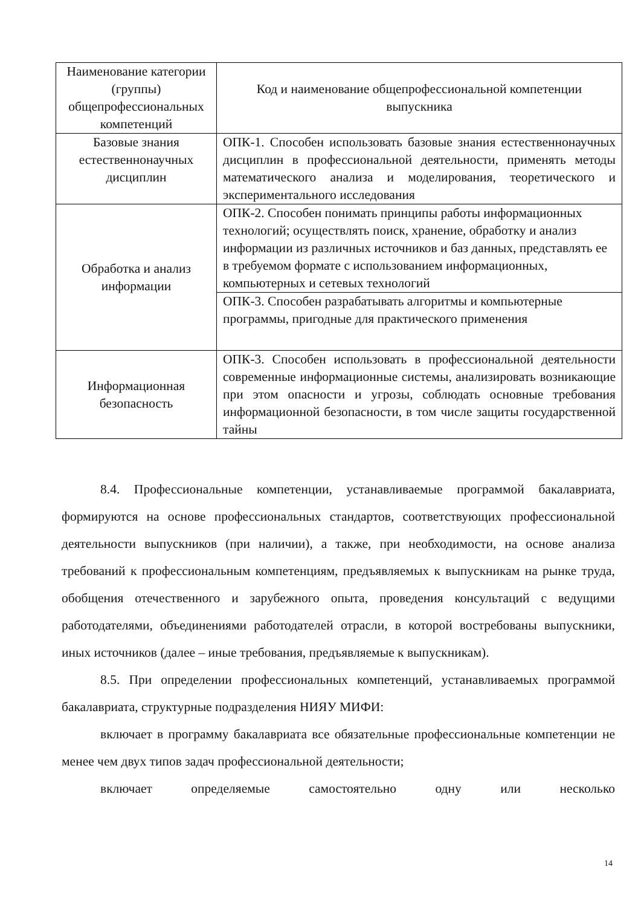| Наименование категории (группы) общепрофессиональных компетенций | Код и наименование общепрофессиональной компетенции выпускника |
| --- | --- |
| Базовые знания естественнонаучных дисциплин | ОПК-1. Способен использовать базовые знания естественнонаучных дисциплин в профессиональной деятельности, применять методы математического анализа и моделирования, теоретического и экспериментального исследования |
| Обработка и анализ информации | ОПК-2. Способен понимать принципы работы информационных технологий; осуществлять поиск, хранение, обработку и анализ информации из различных источников и баз данных, представлять ее в требуемом формате с использованием информационных, компьютерных и сетевых технологий |
| | ОПК-3. Способен разрабатывать алгоритмы и компьютерные программы, пригодные для практического применения |
| Информационная безопасность | ОПК-3. Способен использовать в профессиональной деятельности современные информационные системы, анализировать возникающие при этом опасности и угрозы, соблюдать основные требования информационной безопасности, в том числе защиты государственной тайны |
8.4. Профессиональные компетенции, устанавливаемые программой бакалавриата, формируются на основе профессиональных стандартов, соответствующих профессиональной деятельности выпускников (при наличии), а также, при необходимости, на основе анализа требований к профессиональным компетенциям, предъявляемых к выпускникам на рынке труда, обобщения отечественного и зарубежного опыта, проведения консультаций с ведущими работодателями, объединениями работодателей отрасли, в которой востребованы выпускники, иных источников (далее – иные требования, предъявляемые к выпускникам).
8.5. При определении профессиональных компетенций, устанавливаемых программой бакалавриата, структурные подразделения НИЯУ МИФИ:
включает в программу бакалавриата все обязательные профессиональные компетенции не менее чем двух типов задач профессиональной деятельности;
включает определяемые самостоятельно одну или несколько
14